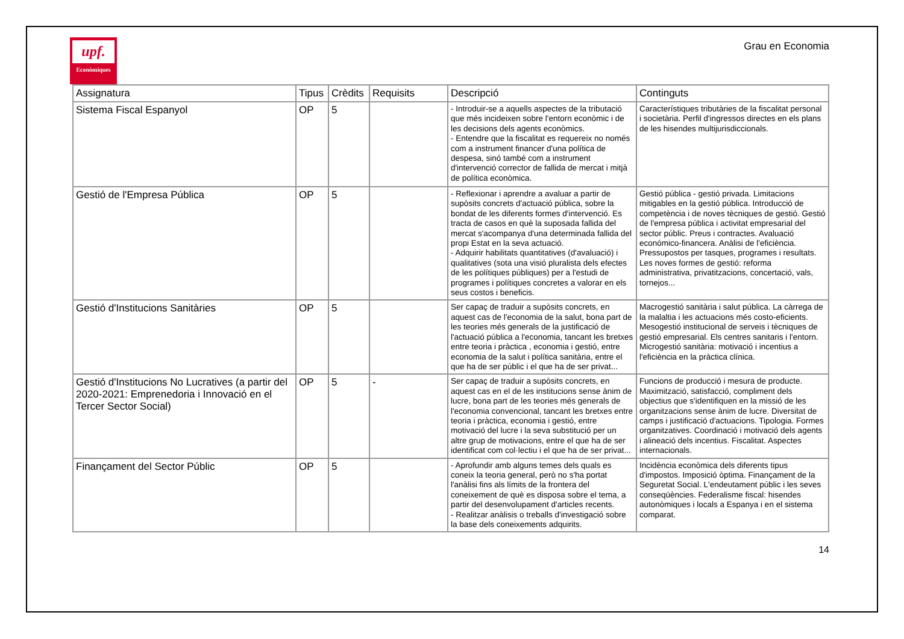upf.
Econòmiques
Grau en Economia
| Assignatura | Tipus | Crèdits | Requisits | Descripció | Continguts |
| --- | --- | --- | --- | --- | --- |
| Sistema Fiscal Espanyol | OP | 5 | | - Introduir-se a aquells aspectes de la tributació que més incideixen sobre l'entorn econòmic i de les decisions dels agents econòmics. - Entendre que la fiscalitat es requereix no només com a instrument financer d'una política de despesa, sinó també com a instrument d'intervenció corrector de fallida de mercat i mitjà de política econòmica. | Característiques tributàries de la fiscalitat personal i societària. Perfil d'ingressos directes en els plans de les hisendes multijurisdiccionals. |
| Gestió de l'Empresa Pública | OP | 5 | | - Reflexionar i aprendre a avaluar a partir de supòsits concrets d'actuació pública, sobre la bondat de les diferents formes d'intervenció. Es tracta de casos en què la suposada fallida del mercat s'acompanya d'una determinada fallida del propi Estat en la seva actuació. - Adquirir habilitats quantitatives (d'avaluació) i qualitatives (sota una visió pluralista dels efectes de les polítiques públiques) per a l'estudi de programes i polítiques concretes a valorar en els seus costos i beneficis. | Gestió pública - gestió privada. Limitacions mitigables en la gestió pública. Introducció de competència i de noves tècniques de gestió. Gestió de l'empresa pública i activitat empresarial del sector públic. Preus i contractes. Avaluació económico-financera. Anàlisi de l'eficiència. Pressupostos per tasques, programes i resultats. Les noves formes de gestió: reforma administrativa, privatitzacions, concertació, vals, tornejos... |
| Gestió d'Institucions Sanitàries | OP | 5 | | Ser capaç de traduir a supòsits concrets, en aquest cas de l'economia de la salut, bona part de les teories més generals de la justificació de l'actuació pública a l'economia, tancant les bretxes entre teoria i pràctica , economia i gestió, entre economia de la salut i política sanitària, entre el que ha de ser públic i el que ha de ser privat... | Macrogestió sanitària i salut pública. La càrrega de la malaltia i les actuacions més costo-eficients. Mesogestió institucional de serveis i tècniques de gestió empresarial. Els centres sanitaris i l'entorn. Microgestió sanitària: motivació i incentius a l'eficiència en la pràctica clínica. |
| Gestió d'Institucions No Lucratives (a partir del 2020-2021: Emprenedoria i Innovació en el Tercer Sector Social) | OP | 5 | - | Ser capaç de traduir a supòsits concrets, en aquest cas en el de les institucions sense ànim de lucre, bona part de les teories més generals de l'economia convencional, tancant les bretxes entre teoria i pràctica, economia i gestió, entre motivació del lucre i la seva substitució per un altre grup de motivacions, entre el que ha de ser identificat com col·lectiu i el que ha de ser privat... | Funcions de producció i mesura de producte. Maximització, satisfacció, compliment dels objectius que s'identifiquen en la missió de les organitzacions sense ànim de lucre. Diversitat de camps i justificació d'actuacions. Tipologia. Formes organitzatives. Coordinació i motivació dels agents i alineació dels incentius. Fiscalitat. Aspectes internacionals. |
| Finançament del Sector Públic | OP | 5 | | - Aprofundir amb alguns temes dels quals es coneix la teoria general, però no s'ha portat l'anàlisi fins als límits de la frontera del coneixement de què es disposa sobre el tema, a partir del desenvolupament d'articles recents. - Realitzar anàlisis o treballs d'investigació sobre la base dels coneixements adquirits. | Incidència econòmica dels diferents tipus d'impostos. Imposició òptima. Finançament de la Seguretat Social. L'endeutament públic i les seves conseqüències. Federalisme fiscal: hisendes autonòmiques i locals a Espanya i en el sistema comparat. |
14